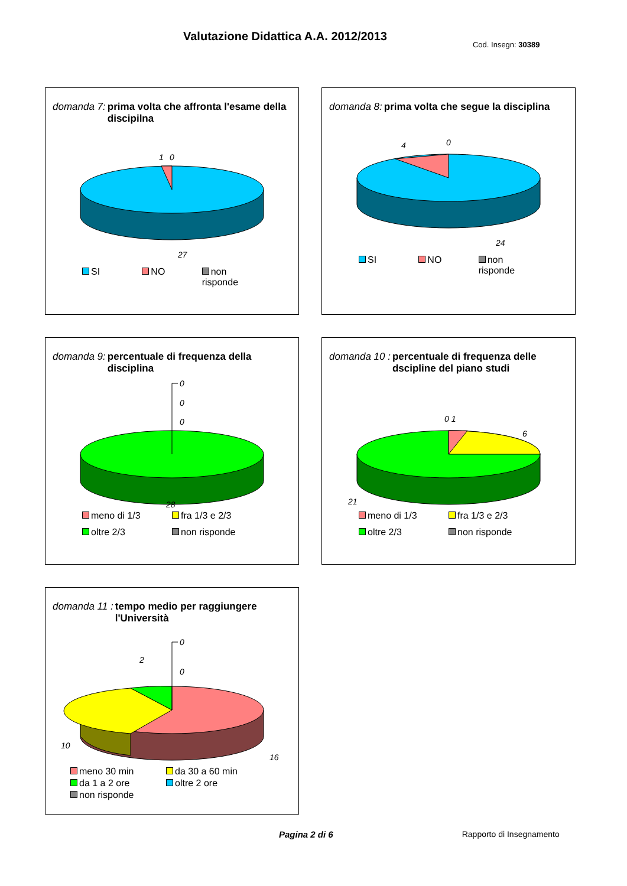Valutazione Didattica A.A. 2012/2013
Cod. Insegn: 30389
domanda 7: prima volta che affronta l'esame della discipilna
1
0
27
SI NO non risponde
domanda 8: prima volta che segue la disciplina
4
0
24
SI NO non risponde
domanda 9: percentuale di frequenza della disciplina
0
0
0
28
meno di 1/3 fra 1/3 e 2/3 oltre 2/3 non risponde
domanda 10 : percentuale di frequenza delle dscipline del piano studi
0 1
6
21
meno di 1/3 fra 1/3 e 2/3 oltre 2/3 non risponde
domanda 11 : tempo medio per raggiungere l'Università
0
0
2
10
16
meno 30 min da 30 a 60 min da 1 a 2 ore oltre 2 ore non risponde
Pagina 2 di 6 Rapporto di Insegnamento